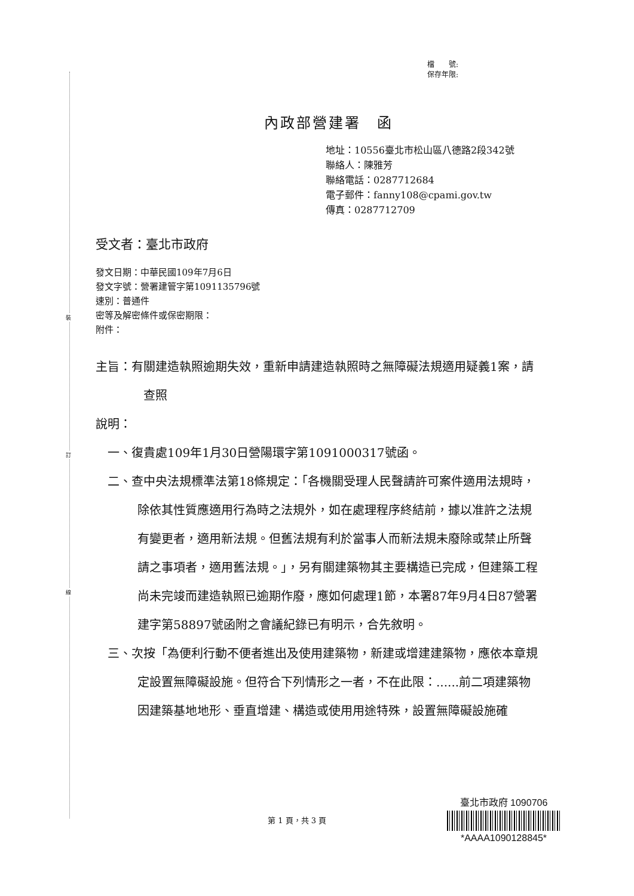裝
訂
線
檔　　號:
保存年限:
內政部營建署　函
地址：10556臺北市松山區八德路2段342號
聯絡人：陳雅芳
聯絡電話：0287712684
電子郵件：fanny108@cpami.gov.tw
傳真：0287712709
受文者：臺北市政府
發文日期：中華民國109年7月6日
發文字號：營署建管字第1091135796號
速別：普通件
密等及解密條件或保密期限：
附件：
主旨：有關建造執照逾期失效，重新申請建造執照時之無障礙法規適用疑義1案，請查照
說明：
一、復貴處109年1月30日營陽環字第1091000317號函。
二、查中央法規標準法第18條規定：「各機關受理人民聲請許可案件適用法規時，除依其性質應適用行為時之法規外，如在處理程序終結前，據以准許之法規有變更者，適用新法規。但舊法規有利於當事人而新法規未廢除或禁止所聲請之事項者，適用舊法規。」，另有關建築物其主要構造已完成，但建築工程尚未完竣而建造執照已逾期作廢，應如何處理1節，本署87年9月4日87營署建字第58897號函附之會議紀錄已有明示，合先敘明。
三、次按「為便利行動不便者進出及使用建築物，新建或增建建築物，應依本章規定設置無障礙設施。但符合下列情形之一者，不在此限：......前二項建築物因建築基地地形、垂直增建、構造或使用用途特殊，設置無障礙設施確
臺北市政府 1090706
*AAAA1090128845*
第 1 頁，共 3 頁